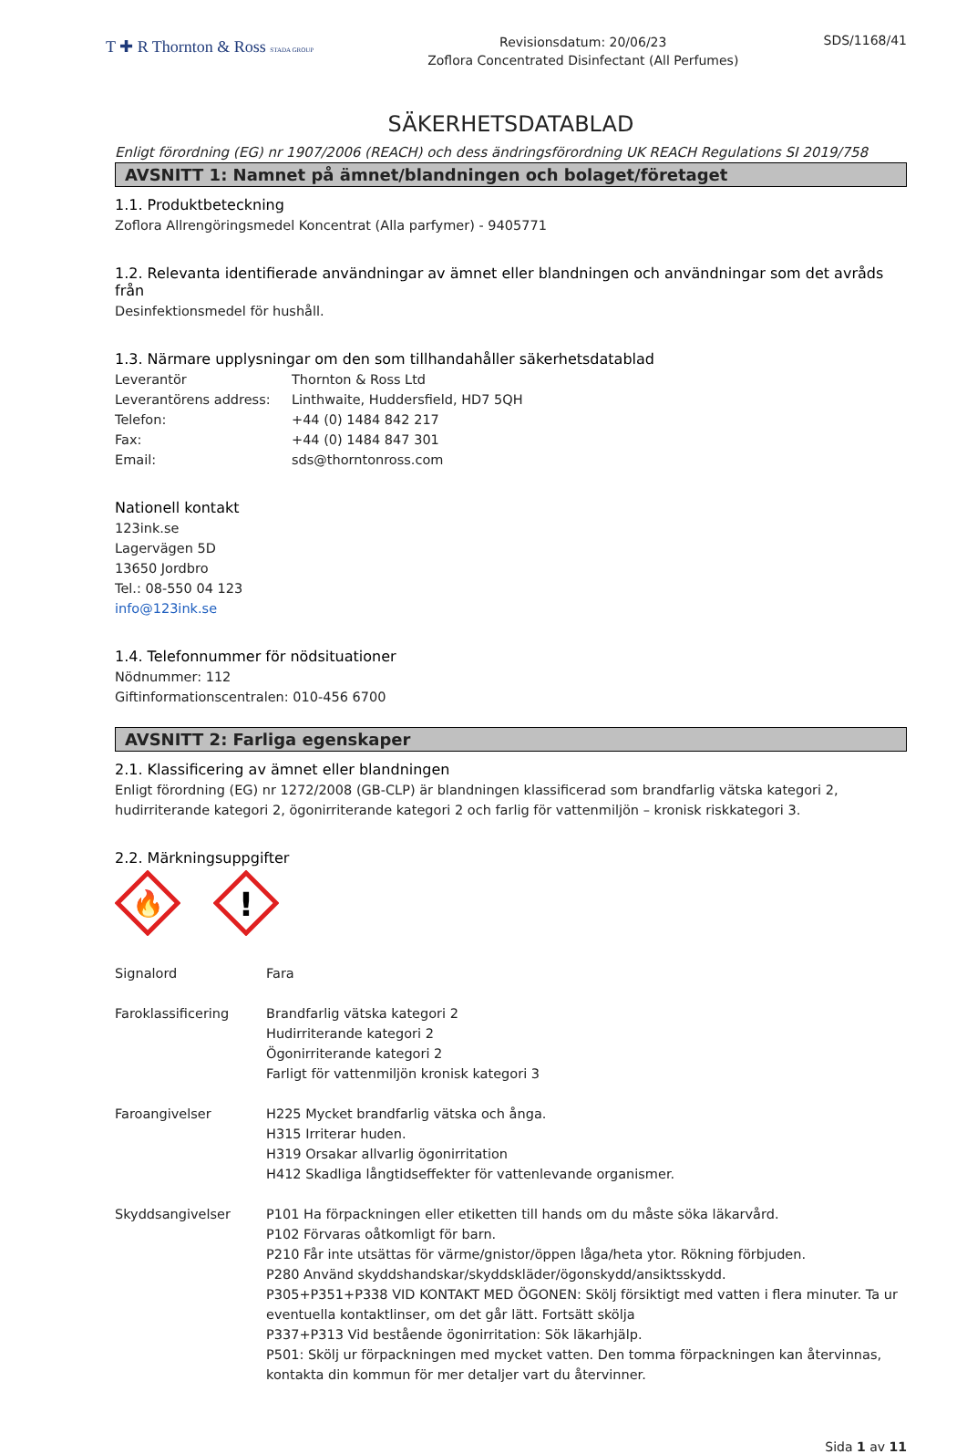T ✚ R Thornton & Ross STADA GROUP
Revisionsdatum: 20/06/23
Zoflora Concentrated Disinfectant (All Perfumes)
SDS/1168/41
SÄKERHETSDATABLAD
Enligt förordning (EG) nr 1907/2006 (REACH) och dess ändringsförordning UK REACH Regulations SI 2019/758
AVSNITT 1: Namnet på ämnet/blandningen och bolaget/företaget
1.1. Produktbeteckning
Zoflora Allrengöringsmedel Koncentrat (Alla parfymer) - 9405771
1.2. Relevanta identifierade användningar av ämnet eller blandningen och användningar som det avråds från
Desinfektionsmedel för hushåll.
1.3. Närmare upplysningar om den som tillhandahåller säkerhetsdatablad
Leverantör Thornton & Ross Ltd
Leverantörens address: Linthwaite, Huddersfield, HD7 5QH
Telefon: +44 (0) 1484 842 217
Fax: +44 (0) 1484 847 301
Email: sds@thorntonross.com
Nationell kontakt
123ink.se
Lagervägen 5D
13650 Jordbro
Tel.: 08-550 04 123
info@123ink.se
1.4. Telefonnummer för nödsituationer
Nödnummer: 112
Giftinformationscentralen: 010-456 6700
AVSNITT 2: Farliga egenskaper
2.1. Klassificering av ämnet eller blandningen
Enligt förordning (EG) nr 1272/2008 (GB-CLP) är blandningen klassificerad som brandfarlig vätska kategori 2, hudirriterande kategori 2, ögonirriterande kategori 2 och farlig för vattenmiljön – kronisk riskkategori 3.
2.2. Märkningsuppgifter
🔥
!
Signalord Fara
Faroklassificering Brandfarlig vätska kategori 2
Hudirriterande kategori 2
Ögonirriterande kategori 2
Farligt för vattenmiljön kronisk kategori 3
Faroangivelser H225 Mycket brandfarlig vätska och ånga.
H315 Irriterar huden.
H319 Orsakar allvarlig ögonirritation
H412 Skadliga långtidseffekter för vattenlevande organismer.
Skyddsangivelser P101 Ha förpackningen eller etiketten till hands om du måste söka läkarvård.
P102 Förvaras oåtkomligt för barn.
P210 Får inte utsättas för värme/gnistor/öppen låga/heta ytor. Rökning förbjuden.
P280 Använd skyddshandskar/skyddskläder/ögonskydd/ansiktsskydd.
P305+P351+P338 VID KONTAKT MED ÖGONEN: Skölj försiktigt med vatten i flera minuter. Ta ur eventuella kontaktlinser, om det går lätt. Fortsätt skölja
P337+P313 Vid bestående ögonirritation: Sök läkarhjälp.
P501: Skölj ur förpackningen med mycket vatten. Den tomma förpackningen kan återvinnas, kontakta din kommun för mer detaljer vart du återvinner.
Sida 1 av 11